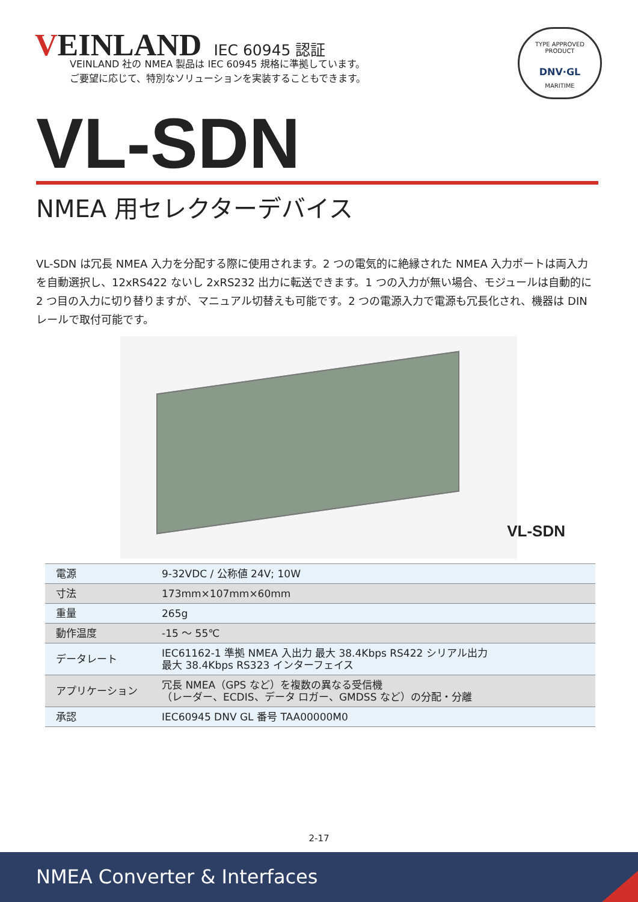VEINLAND
IEC 60945 認証
TYPE APPROVED PRODUCT
DNV·GL
MARITIME
VEINLAND 社の NMEA 製品は IEC 60945 規格に準拠しています。
ご要望に応じて、特別なソリューションを実装することもできます。
VL-SDN
NMEA 用セレクターデバイス
VL-SDN は冗長 NMEA 入力を分配する際に使用されます。2 つの電気的に絶縁された NMEA 入力ポートは両入力を自動選択し、12xRS422 ないし 2xRS232 出力に転送できます。1 つの入力が無い場合、モジュールは自動的に 2 つ目の入力に切り替りますが、マニュアル切替えも可能です。2 つの電源入力で電源も冗長化され、機器は DIN レールで取付可能です。
VL-SDN
| 電源 | 9-32VDC / 公称値 24V; 10W |
| 寸法 | 173mm×107mm×60mm |
| 重量 | 265g |
| 動作温度 | -15 ～ 55℃ |
| データレート | IEC61162-1 準拠 NMEA 入出力 最大 38.4Kbps RS422 シリアル出力 最大 38.4Kbps RS323 インターフェイス |
| アプリケーション | 冗長 NMEA（GPS など）を複数の異なる受信機 （レーダー、ECDIS、データ ロガー、GMDSS など）の分配・分離 |
| 承認 | IEC60945 DNV GL 番号 TAA00000M0 |
2-17
NMEA Converter & Interfaces